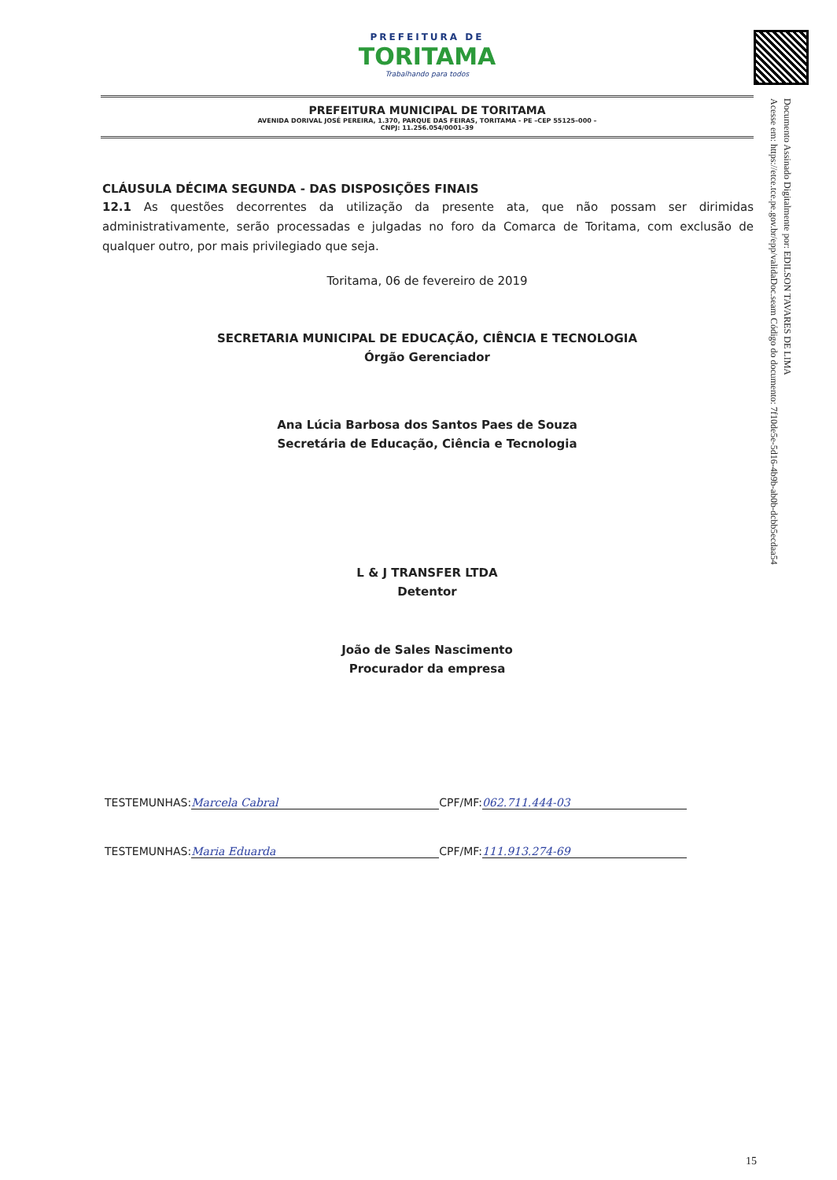PREFEITURA DE
TORITAMA
Trabalhando para todos
PREFEITURA MUNICIPAL DE TORITAMA
AVENIDA DORIVAL JOSÉ PEREIRA, 1.370, PARQUE DAS FEIRAS, TORITAMA - PE –CEP 55125–000 –
CNPJ: 11.256.054/0001–39
CLÁUSULA DÉCIMA SEGUNDA - DAS DISPOSIÇÕES FINAIS
12.1 As questões decorrentes da utilização da presente ata, que não possam ser dirimidas administrativamente, serão processadas e julgadas no foro da Comarca de Toritama, com exclusão de qualquer outro, por mais privilegiado que seja.
Toritama, 06 de fevereiro de 2019
SECRETARIA MUNICIPAL DE EDUCAÇÃO, CIÊNCIA E TECNOLOGIA
Órgão Gerenciador
Ana Lúcia Barbosa dos Santos Paes de Souza
Secretária de Educação, Ciência e Tecnologia
L & J TRANSFER LTDA
Detentor
João de Sales Nascimento
Procurador da empresa
TESTEMUNHAS: Marcela Cabral CPF/MF: 062.711.444-03
TESTEMUNHAS: Maria Eduarda CPF/MF: 111.913.274-69
Documento Assinado Digitalmente por: EDILSON TAVARES DE LIMA
Acesse em: https://etce.tce.pe.gov.br/epp/validaDoc.seam Código do documento: 7f10de5e-5d16-4b9b-ab0b-dcbb5ecdaa54
15